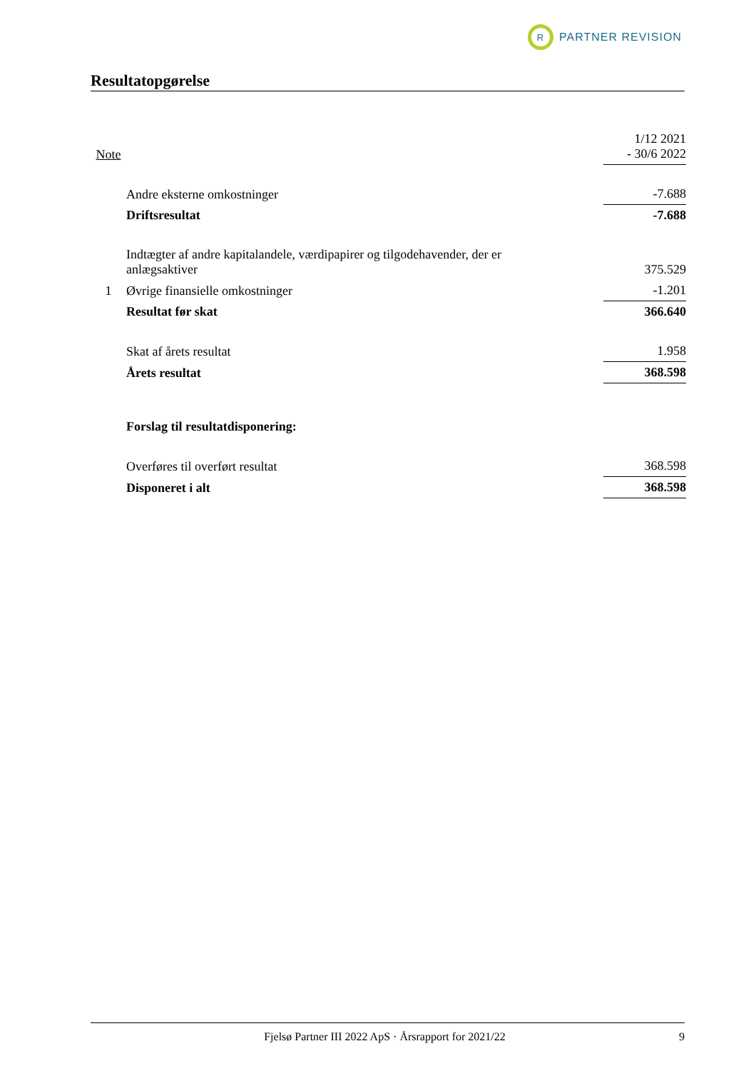R
PARTNER REVISION
Resultatopgørelse
| Note | | 1/12 2021 - 30/6 2022 |
| | Andre eksterne omkostninger | -7.688 |
| | Driftsresultat | -7.688 |
| | Indtægter af andre kapitalandele, værdipapirer og tilgodehavender, der er anlægsaktiver | 375.529 |
| 1 | Øvrige finansielle omkostninger | -1.201 |
| | Resultat før skat | 366.640 |
| | Skat af årets resultat | 1.958 |
| | Årets resultat | 368.598 |
| | Forslag til resultatdisponering: | |
| | Overføres til overført resultat | 368.598 |
| | Disponeret i alt | 368.598 |
Fjelsø Partner III 2022 ApS · Årsrapport for 2021/22 9